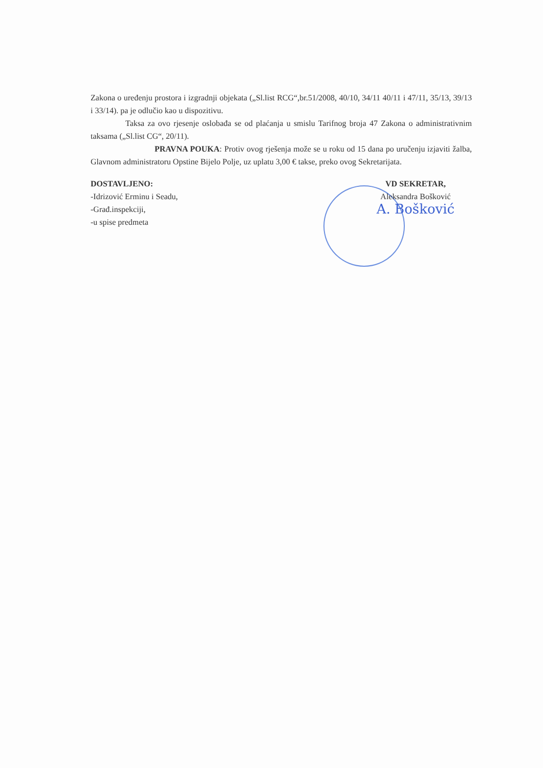Zakona o uređenju prostora i izgradnji objekata („Sl.list RCG“,br.51/2008, 40/10, 34/11 40/11 i 47/11, 35/13, 39/13 i 33/14). pa je odlučio kao u dispozitivu.
Taksa za ovo rjesenje oslobađa se od plaćanja u smislu Tarifnog broja 47 Zakona o administrativnim taksama („Sl.list CG“, 20/11).
PRAVNA POUKA: Protiv ovog rješenja može se u roku od 15 dana po uručenju izjaviti žalba, Glavnom administratoru Opstine Bijelo Polje, uz uplatu 3,00 € takse, preko ovog Sekretarijata.
DOSTAVLJENO:
-Idrizović Erminu i Seadu,
-Građ.inspekciji,
-u spise predmeta
VD SEKRETAR,
Aleksandra Bošković
A. Bošković